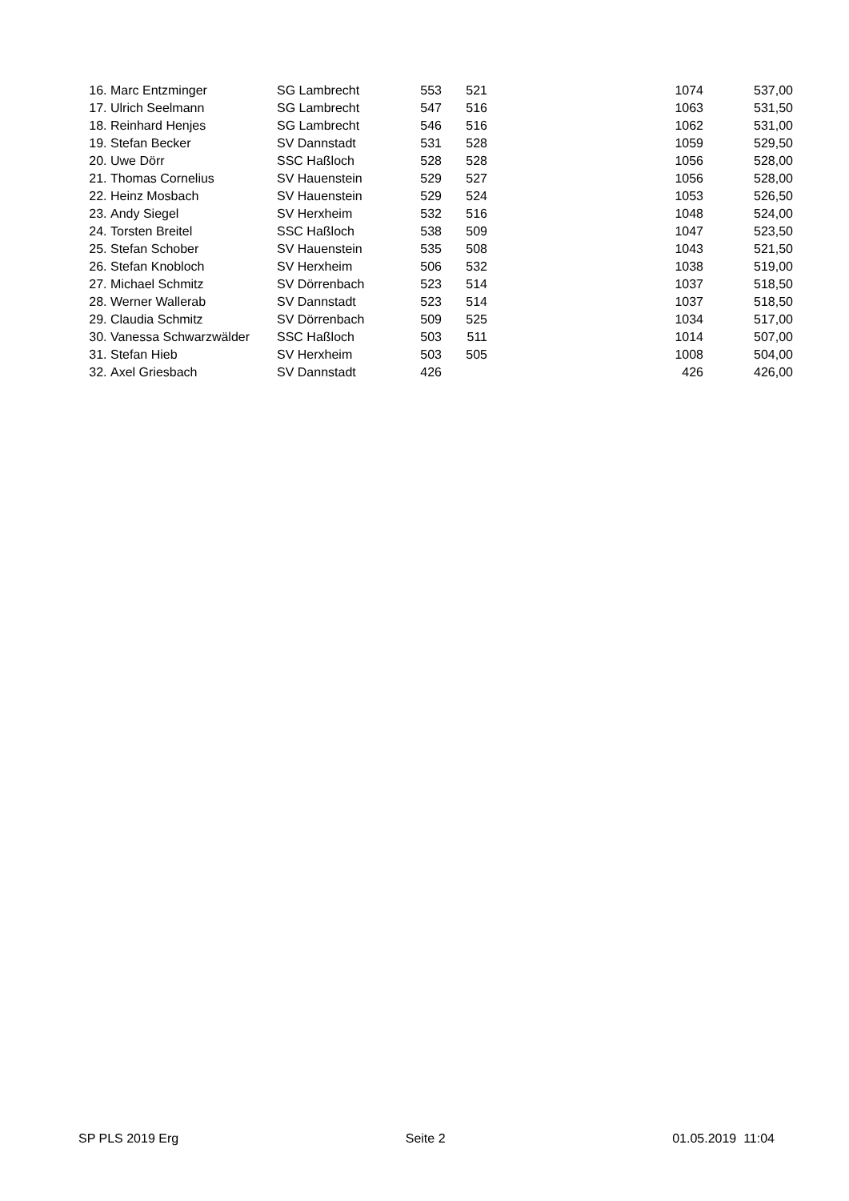| 16. | Marc Entzminger | SG Lambrecht | 553 | 521 | 1074 | 537,00 |
| 17. | Ulrich Seelmann | SG Lambrecht | 547 | 516 | 1063 | 531,50 |
| 18. | Reinhard Henjes | SG Lambrecht | 546 | 516 | 1062 | 531,00 |
| 19. | Stefan Becker | SV Dannstadt | 531 | 528 | 1059 | 529,50 |
| 20. | Uwe Dörr | SSC Haßloch | 528 | 528 | 1056 | 528,00 |
| 21. | Thomas Cornelius | SV Hauenstein | 529 | 527 | 1056 | 528,00 |
| 22. | Heinz Mosbach | SV Hauenstein | 529 | 524 | 1053 | 526,50 |
| 23. | Andy Siegel | SV Herxheim | 532 | 516 | 1048 | 524,00 |
| 24. | Torsten Breitel | SSC Haßloch | 538 | 509 | 1047 | 523,50 |
| 25. | Stefan Schober | SV Hauenstein | 535 | 508 | 1043 | 521,50 |
| 26. | Stefan Knobloch | SV Herxheim | 506 | 532 | 1038 | 519,00 |
| 27. | Michael Schmitz | SV Dörrenbach | 523 | 514 | 1037 | 518,50 |
| 28. | Werner Wallerab | SV Dannstadt | 523 | 514 | 1037 | 518,50 |
| 29. | Claudia Schmitz | SV Dörrenbach | 509 | 525 | 1034 | 517,00 |
| 30. | Vanessa Schwarzwälder | SSC Haßloch | 503 | 511 | 1014 | 507,00 |
| 31. | Stefan Hieb | SV Herxheim | 503 | 505 | 1008 | 504,00 |
| 32. | Axel Griesbach | SV Dannstadt | 426 | | 426 | 426,00 |
SP PLS 2019 Erg Seite 2 01.05.2019 11:04